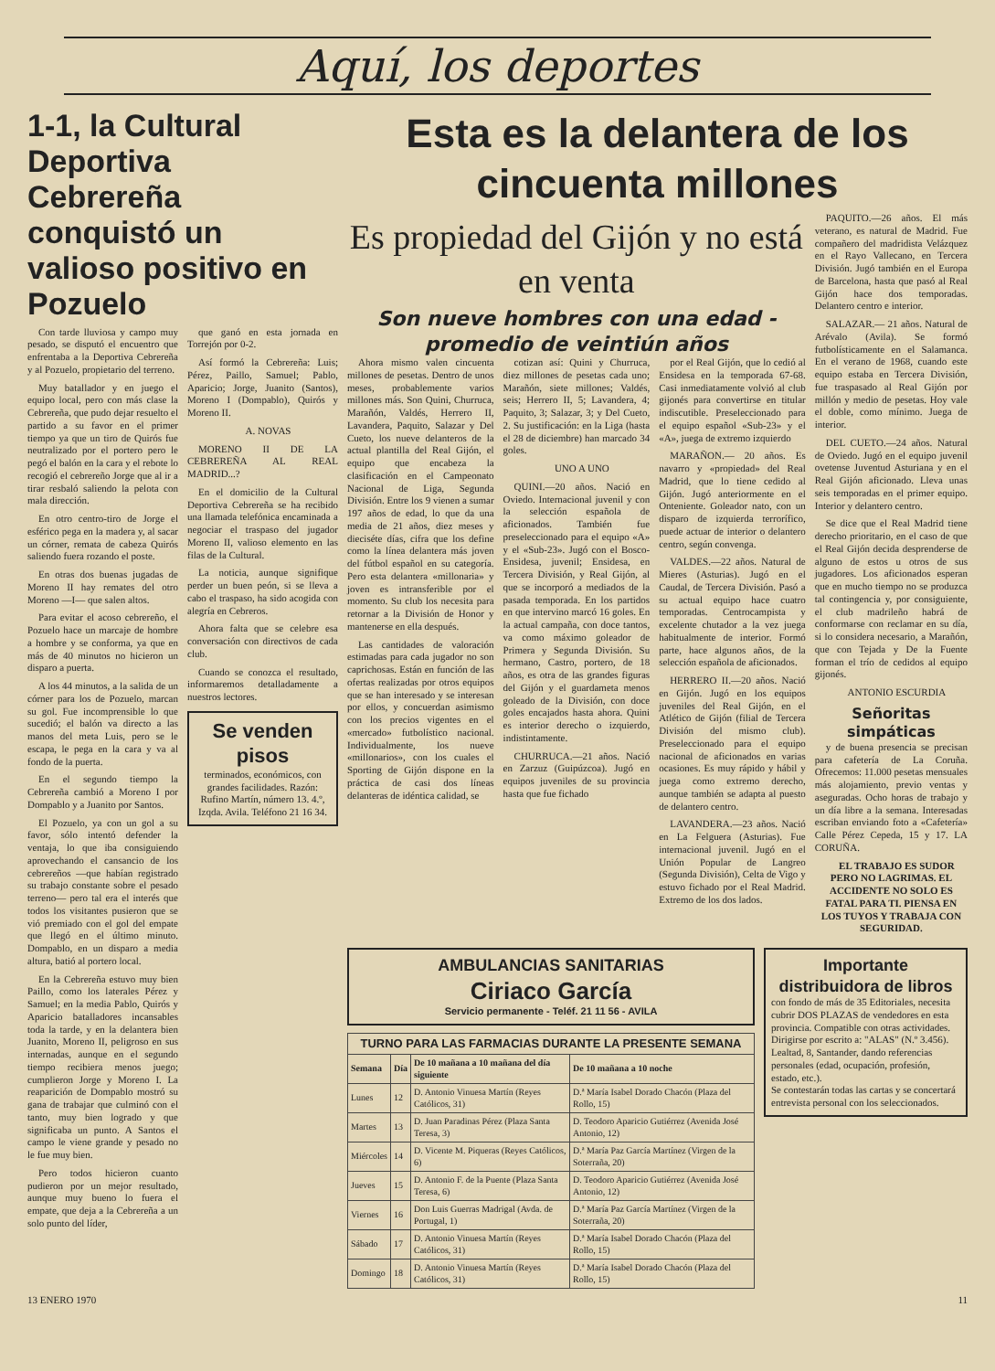Aquí, los deportes
1-1, la Cultural Deportiva Cebrereña conquistó un valioso positivo en Pozuelo
Con tarde lluviosa y campo muy pesado, se disputó el encuentro que enfrentaba a la Deportiva Cebrereña y al Pozuelo, propietario del terreno.
Muy batallador y en juego el equipo local, pero con más clase la Cebrereña, que pudo dejar resuelto el partido a su favor en el primer tiempo ya que un tiro de Quirós fue neutralizado por el portero pero le pegó el balón en la cara y el rebote lo recogió el cebrereño Jorge que al ir a tirar resbaló saliendo la pelota con mala dirección.
En otro centro-tiro de Jorge el esférico pega en la madera y, al sacar un córner, remata de cabeza Quirós saliendo fuera rozando el poste.
En otras dos buenas jugadas de Moreno II hay remates del otro Moreno —I— que salen altos.
Para evitar el acoso cebrereño, el Pozuelo hace un marcaje de hombre a hombre y se conforma, ya que en más de 40 minutos no hicieron un disparo a puerta.
A los 44 minutos, a la salida de un córner para los de Pozuelo, marcan su gol. Fue incomprensible lo que sucedió; el balón va directo a las manos del meta Luis, pero se le escapa, le pega en la cara y va al fondo de la puerta.
En el segundo tiempo la Cebrereña cambió a Moreno I por Dompablo y a Juanito por Santos.
El Pozuelo, ya con un gol a su favor, sólo intentó defender la ventaja, lo que iba consiguiendo aprovechando el cansancio de los cebrereños —que habían registrado su trabajo constante sobre el pesado terreno— pero tal era el interés que todos los visitantes pusieron que se vió premiado con el gol del empate que llegó en el último minuto. Dompablo, en un disparo a media altura, batió al portero local.
En la Cebrereña estuvo muy bien Paillo, como los laterales Pérez y Samuel; en la media Pablo, Quirós y Aparicio batalladores incansables toda la tarde, y en la delantera bien Juanito, Moreno II, peligroso en sus internadas, aunque en el segundo tiempo recibiera menos juego; cumplieron Jorge y Moreno I. La reaparición de Dompablo mostró su gana de trabajar que culminó con el tanto, muy bien logrado y que significaba un punto. A Santos el campo le viene grande y pesado no le fue muy bien.
Pero todos hicieron cuanto pudieron por un mejor resultado, aunque muy bueno lo fuera el empate, que deja a la Cebrereña a un solo punto del líder,
que ganó en esta jornada en Torrejón por 0-2.
Así formó la Cebrereña: Luis; Pérez, Paillo, Samuel; Pablo, Aparicio; Jorge, Juanito (Santos), Moreno I (Dompablo), Quirós y Moreno II.
A. NOVAS
MORENO II DE LA CEBREREÑA AL REAL MADRID...?
En el domicilio de la Cultural Deportiva Cebrereña se ha recibido una llamada telefónica encaminada a negociar el traspaso del jugador Moreno II, valioso elemento en las filas de la Cultural.
La noticia, aunque signifique perder un buen peón, si se lleva a cabo el traspaso, ha sido acogida con alegría en Cebreros.
Ahora falta que se celebre esa conversación con directivos de cada club.
Cuando se conozca el resultado, informaremos detalladamente a nuestros lectores.
Se venden pisos
terminados, económicos, con grandes facilidades. Razón: Rufino Martín, número 13. 4.º, Izqda. Avila. Teléfono 21 16 34.
Esta es la delantera de los cincuenta millones
Es propiedad del Gijón y no está en venta
Son nueve hombres con una edad - promedio de veintiún años
Ahora mismo valen cincuenta millones de pesetas. Dentro de unos meses, probablemente varios millones más. Son Quini, Churruca, Marañón, Valdés, Herrero II, Lavandera, Paquito, Salazar y Del Cueto, los nueve delanteros de la actual plantilla del Real Gijón, el equipo que encabeza la clasificación en el Campeonato Nacional de Liga, Segunda División. Entre los 9 vienen a sumar 197 años de edad, lo que da una media de 21 años, diez meses y dieciséte días, cifra que los define como la línea delantera más joven del fútbol español en su categoría. Pero esta delantera «millonaria» y joven es intransferible por el momento. Su club los necesita para retornar a la División de Honor y mantenerse en ella después.
Las cantidades de valoración estimadas para cada jugador no son caprichosas. Están en función de las ofertas realizadas por otros equipos que se han interesado y se interesan por ellos, y concuerdan asimismo con los precios vigentes en el «mercado» futbolístico nacional. Individualmente, los nueve «millonarios», con los cuales el Sporting de Gijón dispone en la práctica de casi dos líneas delanteras de idéntica calidad, se
cotizan así: Quini y Churruca, diez millones de pesetas cada uno; Marañón, siete millones; Valdés, seis; Herrero II, 5; Lavandera, 4; Paquito, 3; Salazar, 3; y Del Cueto, 2. Su justificación: en la Liga (hasta el 28 de diciembre) han marcado 34 goles.
UNO A UNO
QUINI.—20 años. Nació en Oviedo. Internacional juvenil y con la selección española de aficionados. También fue preseleccionado para el equipo «A» y el «Sub-23». Jugó con el Bosco-Ensidesa, juvenil; Ensidesa, en Tercera División, y Real Gijón, al que se incorporó a mediados de la pasada temporada. En los partidos en que intervino marcó 16 goles. En la actual campaña, con doce tantos, va como máximo goleador de Primera y Segunda División. Su hermano, Castro, portero, de 18 años, es otra de las grandes figuras del Gijón y el guardameta menos goleado de la División, con doce goles encajados hasta ahora. Quini es interior derecho o izquierdo, indistintamente.
CHURRUCA.—21 años. Nació en Zarzuz (Guipúzcoa). Jugó en equipos juveniles de su provincia hasta que fue fichado
por el Real Gijón, que lo cedió al Ensidesa en la temporada 67-68. Casi inmediatamente volvió al club gijonés para convertirse en titular indiscutible. Preseleccionado para el equipo español «Sub-23» y el «A», juega de extremo izquierdo
MARAÑON.— 20 años. Es navarro y «propiedad» del Real Madrid, que lo tiene cedido al Gijón. Jugó anteriormente en el Onteniente. Goleador nato, con un disparo de izquierda terrorífico, puede actuar de interior o delantero centro, según convenga.
VALDES.—22 años. Natural de Mieres (Asturias). Jugó en el Caudal, de Tercera División. Pasó a su actual equipo hace cuatro temporadas. Centrocampista y excelente chutador a la vez juega habitualmente de interior. Formó parte, hace algunos años, de la selección española de aficionados.
HERRERO II.—20 años. Nació en Gijón. Jugó en los equipos juveniles del Real Gijón, en el Atlético de Gijón (filial de Tercera División del mismo club). Preseleccionado para el equipo nacional de aficionados en varias ocasiones. Es muy rápido y hábil y juega como extremo derecho, aunque también se adapta al puesto de delantero centro.
LAVANDERA.—23 años. Nació en La Felguera (Asturias). Fue internacional juvenil. Jugó en el Unión Popular de Langreo (Segunda División), Celta de Vigo y estuvo fichado por el Real Madrid. Extremo de los dos lados.
PAQUITO.—26 años. El más veterano, es natural de Madrid. Fue compañero del madridista Velázquez en el Rayo Vallecano, en Tercera División. Jugó también en el Europa de Barcelona, hasta que pasó al Real Gijón hace dos temporadas. Delantero centro e interior.
SALAZAR.— 21 años. Natural de Arévalo (Avila). Se formó futbolísticamente en el Salamanca. En el verano de 1968, cuando este equipo estaba en Tercera División, fue traspasado al Real Gijón por millón y medio de pesetas. Hoy vale el doble, como mínimo. Juega de interior.
DEL CUETO.—24 años. Natural de Oviedo. Jugó en el equipo juvenil ovetense Juventud Asturiana y en el Real Gijón aficionado. Lleva unas seis temporadas en el primer equipo. Interior y delantero centro.
Se dice que el Real Madrid tiene derecho prioritario, en el caso de que el Real Gijón decida desprenderse de alguno de estos u otros de sus jugadores. Los aficionados esperan que en mucho tiempo no se produzca tal contingencia y, por consiguiente, el club madrileño habrá de conformarse con reclamar en su día, si lo considera necesario, a Marañón, que con Tejada y De la Fuente forman el trío de cedidos al equipo gijonés.
ANTONIO ESCURDIA
Señoritas simpáticas
y de buena presencia se precisan para cafetería de La Coruña. Ofrecemos: 11.000 pesetas mensuales más alojamiento, previo ventas y aseguradas. Ocho horas de trabajo y un día libre a la semana. Interesadas escriban enviando foto a «Cafetería» Calle Pérez Cepeda, 15 y 17. LA CORUÑA.
EL TRABAJO ES SUDOR PERO NO LAGRIMAS. EL ACCIDENTE NO SOLO ES FATAL PARA TI. PIENSA EN LOS TUYOS Y TRABAJA CON SEGURIDAD.
AMBULANCIAS SANITARIAS
Ciriaco García
Servicio permanente - Teléf. 21 11 56 - AVILA
| TURNO PARA LAS FARMACIAS DURANTE LA PRESENTE SEMANA | | | |
| --- | --- | --- | --- |
| Semana | Día | De 10 mañana a 10 mañana del día siguiente | De 10 mañana a 10 noche |
| Lunes | 12 | D. Antonio Vinuesa Martín (Reyes Católicos, 31) | D.ª María Isabel Dorado Chacón (Plaza del Rollo, 15) |
| Martes | 13 | D. Juan Paradinas Pérez (Plaza Santa Teresa, 3) | D. Teodoro Aparicio Gutiérrez (Avenida José Antonio, 12) |
| Miércoles | 14 | D. Vicente M. Piqueras (Reyes Católicos, 6) | D.ª María Paz García Martínez (Virgen de la Soterraña, 20) |
| Jueves | 15 | D. Antonio F. de la Puente (Plaza Santa Teresa, 6) | D. Teodoro Aparicio Gutiérrez (Avenida José Antonio, 12) |
| Viernes | 16 | Don Luis Guerras Madrigal (Avda. de Portugal, 1) | D.ª María Paz García Martínez (Virgen de la Soterraña, 20) |
| Sábado | 17 | D. Antonio Vinuesa Martín (Reyes Católicos, 31) | D.ª María Isabel Dorado Chacón (Plaza del Rollo, 15) |
| Domingo | 18 | D. Antonio Vinuesa Martín (Reyes Católicos, 31) | D.ª María Isabel Dorado Chacón (Plaza del Rollo, 15) |
Importante distribuidora de libros
con fondo de más de 35 Editoriales, necesita cubrir DOS PLAZAS de vendedores en esta provincia. Compatible con otras actividades.
Dirigirse por escrito a: "ALAS" (N.º 3.456). Lealtad, 8, Santander, dando referencias personales (edad, ocupación, profesión, estado, etc.).
Se contestarán todas las cartas y se concertará entrevista personal con los seleccionados.
13 ENERO 1970 11